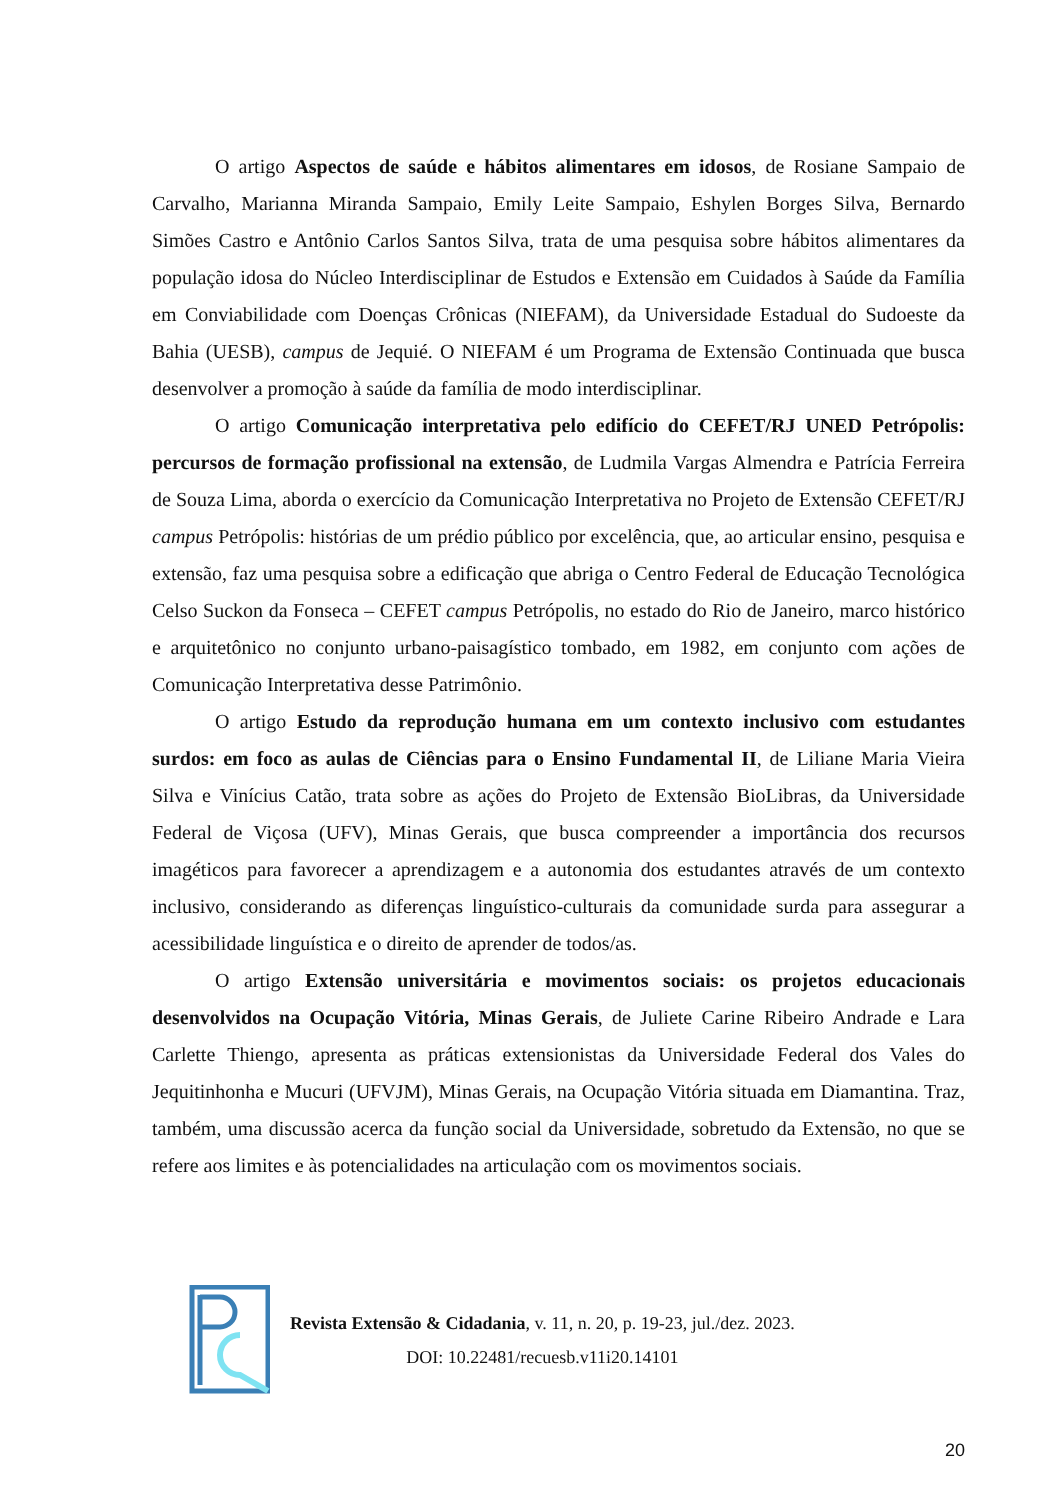O artigo Aspectos de saúde e hábitos alimentares em idosos, de Rosiane Sampaio de Carvalho, Marianna Miranda Sampaio, Emily Leite Sampaio, Eshylen Borges Silva, Bernardo Simões Castro e Antônio Carlos Santos Silva, trata de uma pesquisa sobre hábitos alimentares da população idosa do Núcleo Interdisciplinar de Estudos e Extensão em Cuidados à Saúde da Família em Conviabilidade com Doenças Crônicas (NIEFAM), da Universidade Estadual do Sudoeste da Bahia (UESB), campus de Jequié. O NIEFAM é um Programa de Extensão Continuada que busca desenvolver a promoção à saúde da família de modo interdisciplinar.
O artigo Comunicação interpretativa pelo edifício do CEFET/RJ UNED Petrópolis: percursos de formação profissional na extensão, de Ludmila Vargas Almendra e Patrícia Ferreira de Souza Lima, aborda o exercício da Comunicação Interpretativa no Projeto de Extensão CEFET/RJ campus Petrópolis: histórias de um prédio público por excelência, que, ao articular ensino, pesquisa e extensão, faz uma pesquisa sobre a edificação que abriga o Centro Federal de Educação Tecnológica Celso Suckon da Fonseca – CEFET campus Petrópolis, no estado do Rio de Janeiro, marco histórico e arquitetônico no conjunto urbano-paisagístico tombado, em 1982, em conjunto com ações de Comunicação Interpretativa desse Patrimônio.
O artigo Estudo da reprodução humana em um contexto inclusivo com estudantes surdos: em foco as aulas de Ciências para o Ensino Fundamental II, de Liliane Maria Vieira Silva e Vinícius Catão, trata sobre as ações do Projeto de Extensão BioLibras, da Universidade Federal de Viçosa (UFV), Minas Gerais, que busca compreender a importância dos recursos imagéticos para favorecer a aprendizagem e a autonomia dos estudantes através de um contexto inclusivo, considerando as diferenças linguístico-culturais da comunidade surda para assegurar a acessibilidade linguística e o direito de aprender de todos/as.
O artigo Extensão universitária e movimentos sociais: os projetos educacionais desenvolvidos na Ocupação Vitória, Minas Gerais, de Juliete Carine Ribeiro Andrade e Lara Carlette Thiengo, apresenta as práticas extensionistas da Universidade Federal dos Vales do Jequitinhonha e Mucuri (UFVJM), Minas Gerais, na Ocupação Vitória situada em Diamantina. Traz, também, uma discussão acerca da função social da Universidade, sobretudo da Extensão, no que se refere aos limites e às potencialidades na articulação com os movimentos sociais.
Revista Extensão & Cidadania, v. 11, n. 20, p. 19-23, jul./dez. 2023.
DOI: 10.22481/recuesb.v11i20.14101
20